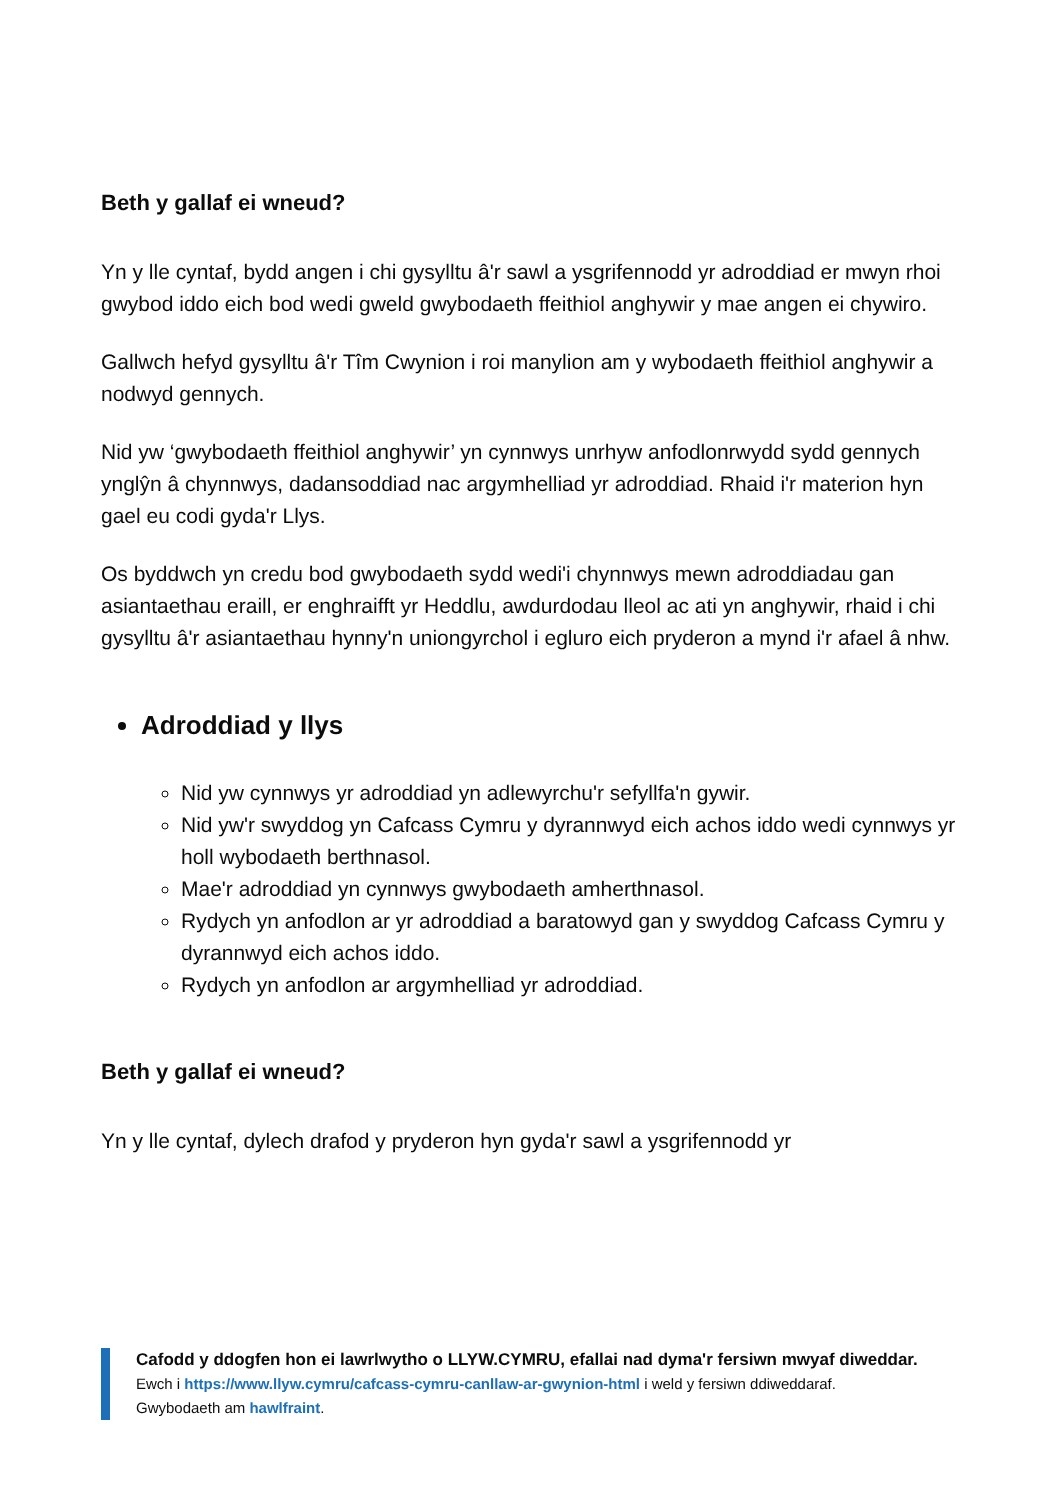Beth y gallaf ei wneud?
Yn y lle cyntaf, bydd angen i chi gysylltu â'r sawl a ysgrifennodd yr adroddiad er mwyn rhoi gwybod iddo eich bod wedi gweld gwybodaeth ffeithiol anghywir y mae angen ei chywiro.
Gallwch hefyd gysylltu â'r Tîm Cwynion i roi manylion am y wybodaeth ffeithiol anghywir a nodwyd gennych.
Nid yw ‘gwybodaeth ffeithiol anghywir’ yn cynnwys unrhyw anfodlonrwydd sydd gennych ynglŷn â chynnwys, dadansoddiad nac argymhelliad yr adroddiad. Rhaid i'r materion hyn gael eu codi gyda'r Llys.
Os byddwch yn credu bod gwybodaeth sydd wedi'i chynnwys mewn adroddiadau gan asiantaethau eraill, er enghraifft yr Heddlu, awdurdodau lleol ac ati yn anghywir, rhaid i chi gysylltu â'r asiantaethau hynny'n uniongyrchol i egluro eich pryderon a mynd i'r afael â nhw.
Adroddiad y llys
Nid yw cynnwys yr adroddiad yn adlewyrchu'r sefyllfa'n gywir.
Nid yw'r swyddog yn Cafcass Cymru y dyrannwyd eich achos iddo wedi cynnwys yr holl wybodaeth berthnasol.
Mae'r adroddiad yn cynnwys gwybodaeth amherthnasol.
Rydych yn anfodlon ar yr adroddiad a baratowyd gan y swyddog Cafcass Cymru y dyrannwyd eich achos iddo.
Rydych yn anfodlon ar argymhelliad yr adroddiad.
Beth y gallaf ei wneud?
Yn y lle cyntaf, dylech drafod y pryderon hyn gyda'r sawl a ysgrifennodd yr
Cafodd y ddogfen hon ei lawrlwytho o LLYW.CYMRU, efallai nad dyma'r fersiwn mwyaf diweddar.
Ewch i https://www.llyw.cymru/cafcass-cymru-canllaw-ar-gwynion-html i weld y fersiwn ddiweddaraf.
Gwybodaeth am hawlfraint.